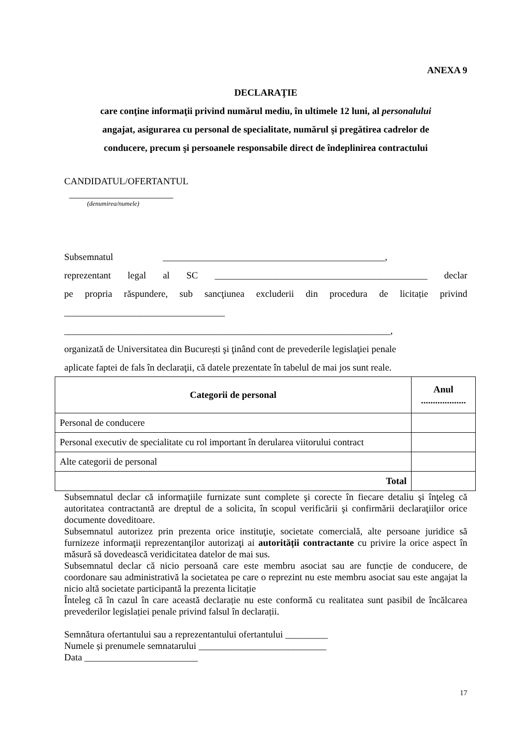ANEXA 9
DECLARAŢIE
care conţine informaţii privind numărul mediu, în ultimele 12 luni, al personalului
angajat, asigurarea cu personal de specialitate, numărul şi pregătirea cadrelor de
conducere, precum şi persoanele responsabile direct de îndeplinirea contractului
CANDIDATUL/OFERTANTUL
______________________
(denumirea/numele)
Subsemnatul _______________________________________________,
reprezentant legal al SC _____________________________________________ declar
pe propria răspundere, sub sancţiunea excluderii din procedura de licitație privind
__________________________________
_____________________________________________________________________,
organizată de Universitatea din București şi ţinând cont de prevederile legislaţiei penale
aplicate faptei de fals în declaraţii, că datele prezentate în tabelul de mai jos sunt reale.
| Categorii de personal | Anul ................... |
| --- | --- |
| Personal de conducere | |
| Personal executiv de specialitate cu rol important în derularea viitorului contract | |
| Alte categorii de personal | |
| Total | |
Subsemnatul declar că informaţiile furnizate sunt complete şi corecte în fiecare detaliu şi înţeleg că autoritatea contractantă are dreptul de a solicita, în scopul verificării şi confirmării declaraţiilor orice documente doveditoare.
Subsemnatul autorizez prin prezenta orice instituţie, societate comercială, alte persoane juridice să furnizeze informaţii reprezentanţilor autorizaţi ai autorității contractante cu privire la orice aspect în măsură să dovedească veridicitatea datelor de mai sus.
Subsemnatul declar că nicio persoană care este membru asociat sau are funcție de conducere, de coordonare sau administrativă la societatea pe care o reprezint nu este membru asociat sau este angajat la nicio altă societate participantă la prezenta licitație
Înteleg că în cazul în care această declarație nu este conformă cu realitatea sunt pasibil de încălcarea prevederilor legislației penale privind falsul în declarații.
Semnătura ofertantului sau a reprezentantului ofertantului _________
Numele și prenumele semnatarului ___________________________
Data ________________________
17